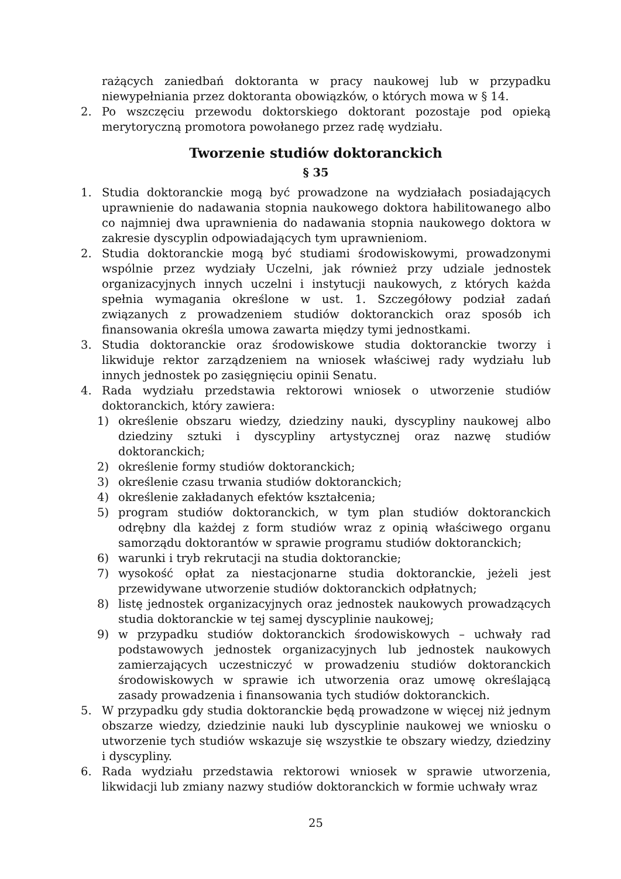rażących zaniedbań doktoranta w pracy naukowej lub w przypadku niewypełniania przez doktoranta obowiązków, o których mowa w § 14.
2. Po wszczęciu przewodu doktorskiego doktorant pozostaje pod opieką merytoryczną promotora powołanego przez radę wydziału.
Tworzenie studiów doktoranckich
§ 35
1. Studia doktoranckie mogą być prowadzone na wydziałach posiadających uprawnienie do nadawania stopnia naukowego doktora habilitowanego albo co najmniej dwa uprawnienia do nadawania stopnia naukowego doktora w zakresie dyscyplin odpowiadających tym uprawnieniom.
2. Studia doktoranckie mogą być studiami środowiskowymi, prowadzonymi wspólnie przez wydziały Uczelni, jak również przy udziale jednostek organizacyjnych innych uczelni i instytucji naukowych, z których każda spełnia wymagania określone w ust. 1. Szczegółowy podział zadań związanych z prowadzeniem studiów doktoranckich oraz sposób ich finansowania określa umowa zawarta między tymi jednostkami.
3. Studia doktoranckie oraz środowiskowe studia doktoranckie tworzy i likwiduje rektor zarządzeniem na wniosek właściwej rady wydziału lub innych jednostek po zasięgnięciu opinii Senatu.
4. Rada wydziału przedstawia rektorowi wniosek o utworzenie studiów doktoranckich, który zawiera:
1) określenie obszaru wiedzy, dziedziny nauki, dyscypliny naukowej albo dziedziny sztuki i dyscypliny artystycznej oraz nazwę studiów doktoranckich;
2) określenie formy studiów doktoranckich;
3) określenie czasu trwania studiów doktoranckich;
4) określenie zakładanych efektów kształcenia;
5) program studiów doktoranckich, w tym plan studiów doktoranckich odrębny dla każdej z form studiów wraz z opinią właściwego organu samorządu doktorantów w sprawie programu studiów doktoranckich;
6) warunki i tryb rekrutacji na studia doktoranckie;
7) wysokość opłat za niestacjonarne studia doktoranckie, jeżeli jest przewidywane utworzenie studiów doktoranckich odpłatnych;
8) listę jednostek organizacyjnych oraz jednostek naukowych prowadzących studia doktoranckie w tej samej dyscyplinie naukowej;
9) w przypadku studiów doktoranckich środowiskowych – uchwały rad podstawowych jednostek organizacyjnych lub jednostek naukowych zamierzających uczestniczyć w prowadzeniu studiów doktoranckich środowiskowych w sprawie ich utworzenia oraz umowę określającą zasady prowadzenia i finansowania tych studiów doktoranckich.
5. W przypadku gdy studia doktoranckie będą prowadzone w więcej niż jednym obszarze wiedzy, dziedzinie nauki lub dyscyplinie naukowej we wniosku o utworzenie tych studiów wskazuje się wszystkie te obszary wiedzy, dziedziny i dyscypliny.
6. Rada wydziału przedstawia rektorowi wniosek w sprawie utworzenia, likwidacji lub zmiany nazwy studiów doktoranckich w formie uchwały wraz
25